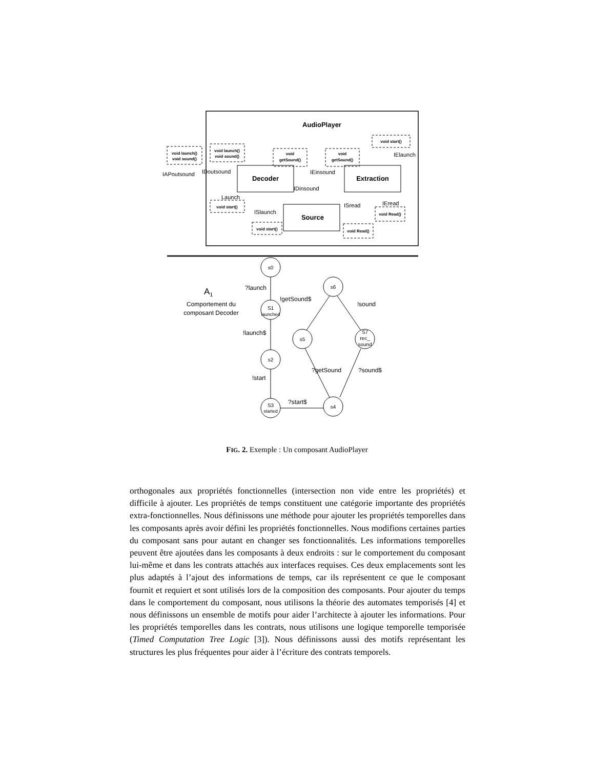AudioPlayer
void launch()
void sound()
void launch()
void sound()
void
getSound()
void
getSound()
void start()
void start()
void start()
void Read()
void Read()
Decoder
Extraction
Source
IAPoutsound
IDoutsound
IEinsound
IDinsound
IElaunch
Launch
ISlaunch
ISread
IEread
s0
S1
launched
s2
S3
started
s6
s5
S7
rec_
sound
s4
?launch
!launch$
!start
?start$
!getSound$
!sound
?getSound
?sound$
A1
Comportement du
composant Decoder
FIG. 2. Exemple : Un composant AudioPlayer
orthogonales aux propriétés fonctionnelles (intersection non vide entre les propriétés) et difficile à ajouter. Les propriétés de temps constituent une catégorie importante des propriétés extra-fonctionnelles. Nous définissons une méthode pour ajouter les propriétés temporelles dans les composants après avoir défini les propriétés fonctionnelles. Nous modifions certaines parties du composant sans pour autant en changer ses fonctionnalités. Les informations temporelles peuvent être ajoutées dans les composants à deux endroits : sur le comportement du composant lui-même et dans les contrats attachés aux interfaces requises. Ces deux emplacements sont les plus adaptés à l’ajout des informations de temps, car ils représentent ce que le composant fournit et requiert et sont utilisés lors de la composition des composants. Pour ajouter du temps dans le comportement du composant, nous utilisons la théorie des automates temporisés [4] et nous définissons un ensemble de motifs pour aider l’architecte à ajouter les informations. Pour les propriétés temporelles dans les contrats, nous utilisons une logique temporelle temporisée (Timed Computation Tree Logic [3]). Nous définissons aussi des motifs représentant les structures les plus fréquentes pour aider à l’écriture des contrats temporels.